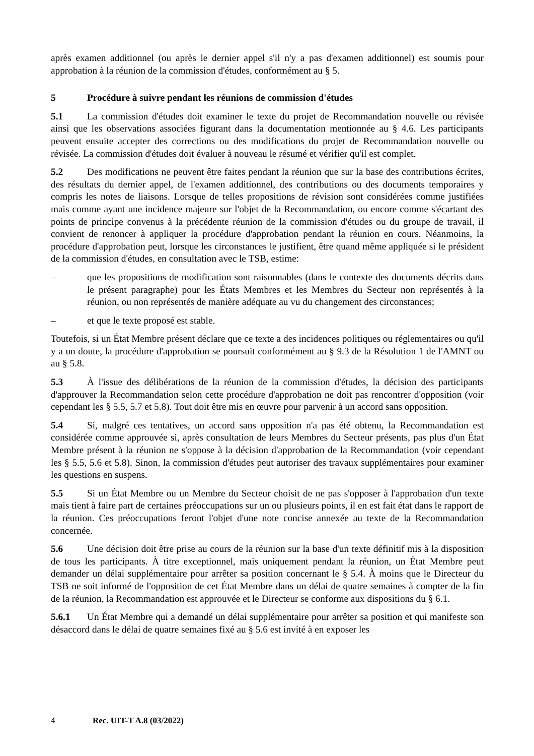après examen additionnel (ou après le dernier appel s'il n'y a pas d'examen additionnel) est soumis pour approbation à la réunion de la commission d'études, conformément au § 5.
5 Procédure à suivre pendant les réunions de commission d'études
5.1 La commission d'études doit examiner le texte du projet de Recommandation nouvelle ou révisée ainsi que les observations associées figurant dans la documentation mentionnée au § 4.6. Les participants peuvent ensuite accepter des corrections ou des modifications du projet de Recommandation nouvelle ou révisée. La commission d'études doit évaluer à nouveau le résumé et vérifier qu'il est complet.
5.2 Des modifications ne peuvent être faites pendant la réunion que sur la base des contributions écrites, des résultats du dernier appel, de l'examen additionnel, des contributions ou des documents temporaires y compris les notes de liaisons. Lorsque de telles propositions de révision sont considérées comme justifiées mais comme ayant une incidence majeure sur l'objet de la Recommandation, ou encore comme s'écartant des points de principe convenus à la précédente réunion de la commission d'études ou du groupe de travail, il convient de renoncer à appliquer la procédure d'approbation pendant la réunion en cours. Néanmoins, la procédure d'approbation peut, lorsque les circonstances le justifient, être quand même appliquée si le président de la commission d'études, en consultation avec le TSB, estime:
– que les propositions de modification sont raisonnables (dans le contexte des documents décrits dans le présent paragraphe) pour les États Membres et les Membres du Secteur non représentés à la réunion, ou non représentés de manière adéquate au vu du changement des circonstances;
– et que le texte proposé est stable.
Toutefois, si un État Membre présent déclare que ce texte a des incidences politiques ou réglementaires ou qu'il y a un doute, la procédure d'approbation se poursuit conformément au § 9.3 de la Résolution 1 de l'AMNT ou au § 5.8.
5.3 À l'issue des délibérations de la réunion de la commission d'études, la décision des participants d'approuver la Recommandation selon cette procédure d'approbation ne doit pas rencontrer d'opposition (voir cependant les § 5.5, 5.7 et 5.8). Tout doit être mis en œuvre pour parvenir à un accord sans opposition.
5.4 Si, malgré ces tentatives, un accord sans opposition n'a pas été obtenu, la Recommandation est considérée comme approuvée si, après consultation de leurs Membres du Secteur présents, pas plus d'un État Membre présent à la réunion ne s'oppose à la décision d'approbation de la Recommandation (voir cependant les § 5.5, 5.6 et 5.8). Sinon, la commission d'études peut autoriser des travaux supplémentaires pour examiner les questions en suspens.
5.5 Si un État Membre ou un Membre du Secteur choisit de ne pas s'opposer à l'approbation d'un texte mais tient à faire part de certaines préoccupations sur un ou plusieurs points, il en est fait état dans le rapport de la réunion. Ces préoccupations feront l'objet d'une note concise annexée au texte de la Recommandation concernée.
5.6 Une décision doit être prise au cours de la réunion sur la base d'un texte définitif mis à la disposition de tous les participants. À titre exceptionnel, mais uniquement pendant la réunion, un État Membre peut demander un délai supplémentaire pour arrêter sa position concernant le § 5.4. À moins que le Directeur du TSB ne soit informé de l'opposition de cet État Membre dans un délai de quatre semaines à compter de la fin de la réunion, la Recommandation est approuvée et le Directeur se conforme aux dispositions du § 6.1.
5.6.1 Un État Membre qui a demandé un délai supplémentaire pour arrêter sa position et qui manifeste son désaccord dans le délai de quatre semaines fixé au § 5.6 est invité à en exposer les
4 Rec. UIT-T A.8 (03/2022)